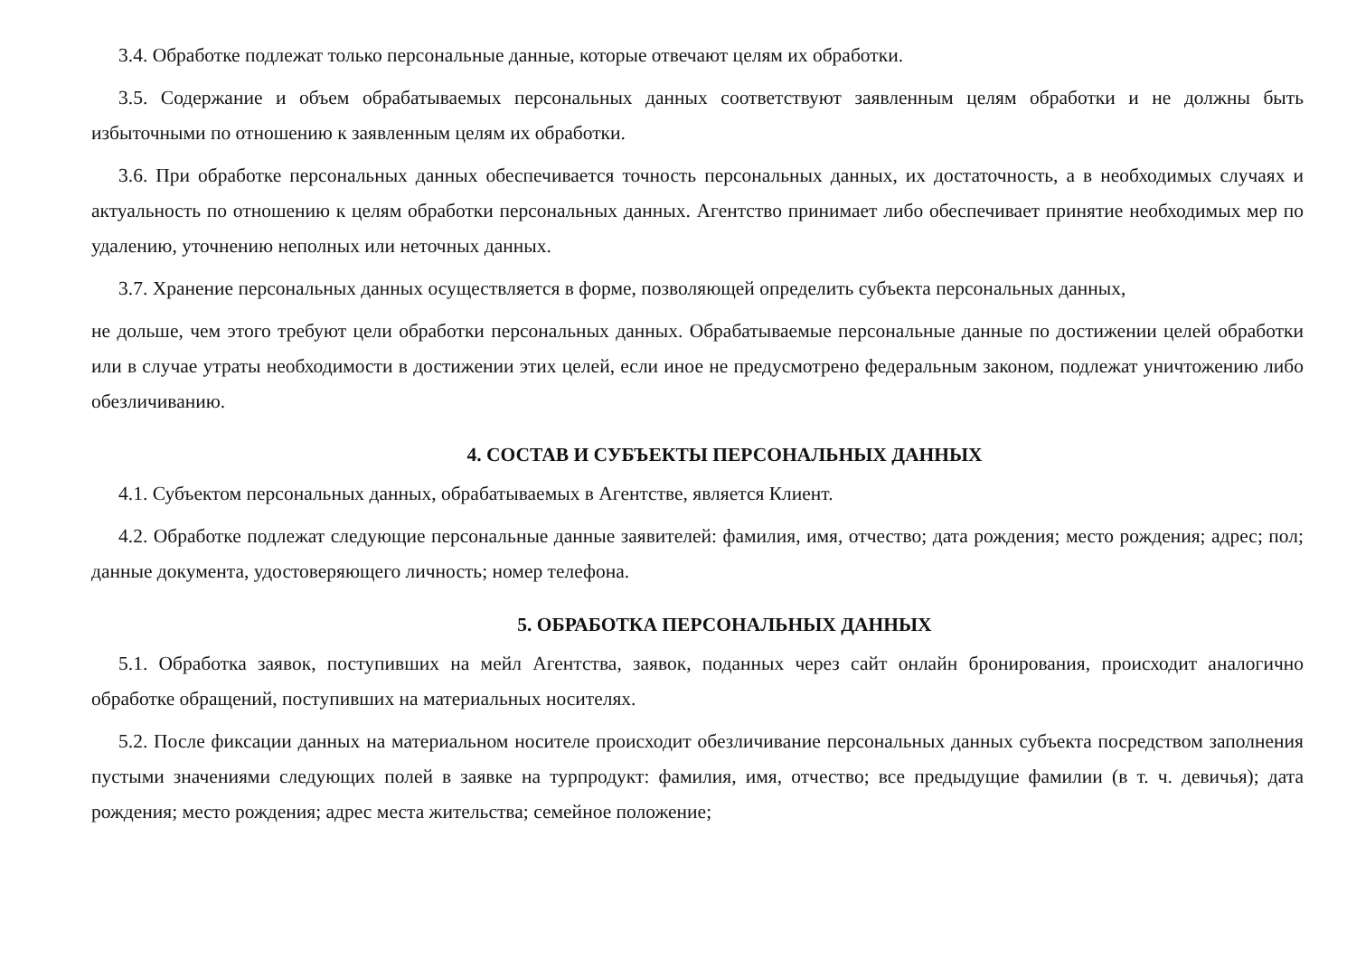3.4. Обработке подлежат только персональные данные, которые отвечают целям их обработки.
3.5. Содержание и объем обрабатываемых персональных данных соответствуют заявленным целям обработки и не должны быть избыточными по отношению к заявленным целям их обработки.
3.6. При обработке персональных данных обеспечивается точность персональных данных, их достаточность, а в необходимых случаях и актуальность по отношению к целям обработки персональных данных. Агентство принимает либо обеспечивает принятие необходимых мер по удалению, уточнению неполных или неточных данных.
3.7. Хранение персональных данных осуществляется в форме, позволяющей определить субъекта персональных данных,
не дольше, чем этого требуют цели обработки персональных данных. Обрабатываемые персональные данные по достижении целей обработки или в случае утраты необходимости в достижении этих целей, если иное не предусмотрено федеральным законом, подлежат уничтожению либо обезличиванию.
4. СОСТАВ И СУБЪЕКТЫ ПЕРСОНАЛЬНЫХ ДАННЫХ
4.1. Субъектом персональных данных, обрабатываемых в Агентстве, является Клиент.
4.2. Обработке подлежат следующие персональные данные заявителей: фамилия, имя, отчество; дата рождения; место рождения; адрес; пол; данные документа, удостоверяющего личность; номер телефона.
5. ОБРАБОТКА ПЕРСОНАЛЬНЫХ ДАННЫХ
5.1. Обработка заявок, поступивших на мейл Агентства, заявок, поданных через сайт онлайн бронирования, происходит аналогично обработке обращений, поступивших на материальных носителях.
5.2. После фиксации данных на материальном носителе происходит обезличивание персональных данных субъекта посредством заполнения пустыми значениями следующих полей в заявке на турпродукт: фамилия, имя, отчество; все предыдущие фамилии (в т. ч. девичья); дата рождения; место рождения; адрес места жительства; семейное положение;